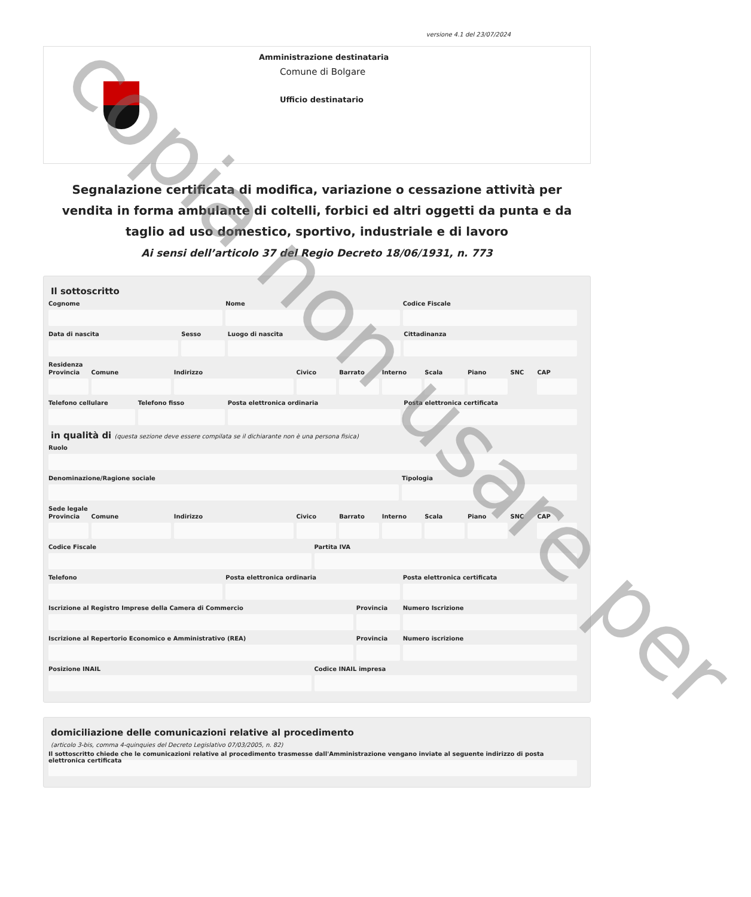versione 4.1 del 23/07/2024
Amministrazione destinataria
Comune di Bolgare
Ufficio destinatario
Segnalazione certificata di modifica, variazione o cessazione attività per vendita in forma ambulante di coltelli, forbici ed altri oggetti da punta e da taglio ad uso domestico, sportivo, industriale e di lavoro
Ai sensi dell’articolo 37 del Regio Decreto 18/06/1931, n. 773
Il sottoscritto
Cognome Nome Codice Fiscale
Data di nascita Sesso Luogo di nascita Cittadinanza
Residenza
Provincia Comune Indirizzo Civico Barrato Interno Scala Piano SNC CAP
Telefono cellulare Telefono fisso Posta elettronica ordinaria Posta elettronica certificata
in qualità di (questa sezione deve essere compilata se il dichiarante non è una persona fisica)
Ruolo
Denominazione/Ragione sociale Tipologia
Sede legale
Provincia Comune Indirizzo Civico Barrato Interno Scala Piano SNC CAP
Codice Fiscale Partita IVA
Telefono Posta elettronica ordinaria Posta elettronica certificata
Iscrizione al Registro Imprese della Camera di Commercio
Provincia Numero Iscrizione
Iscrizione al Repertorio Economico e Amministrativo (REA)
Provincia Numero iscrizione
Posizione INAIL Codice INAIL impresa
domiciliazione delle comunicazioni relative al procedimento
(articolo 3-bis, comma 4-quinquies del Decreto Legislativo 07/03/2005, n. 82)
Il sottoscritto chiede che le comunicazioni relative al procedimento trasmesse dall'Amministrazione vengano inviate al seguente indirizzo di posta elettronica certificata
copia non usare per